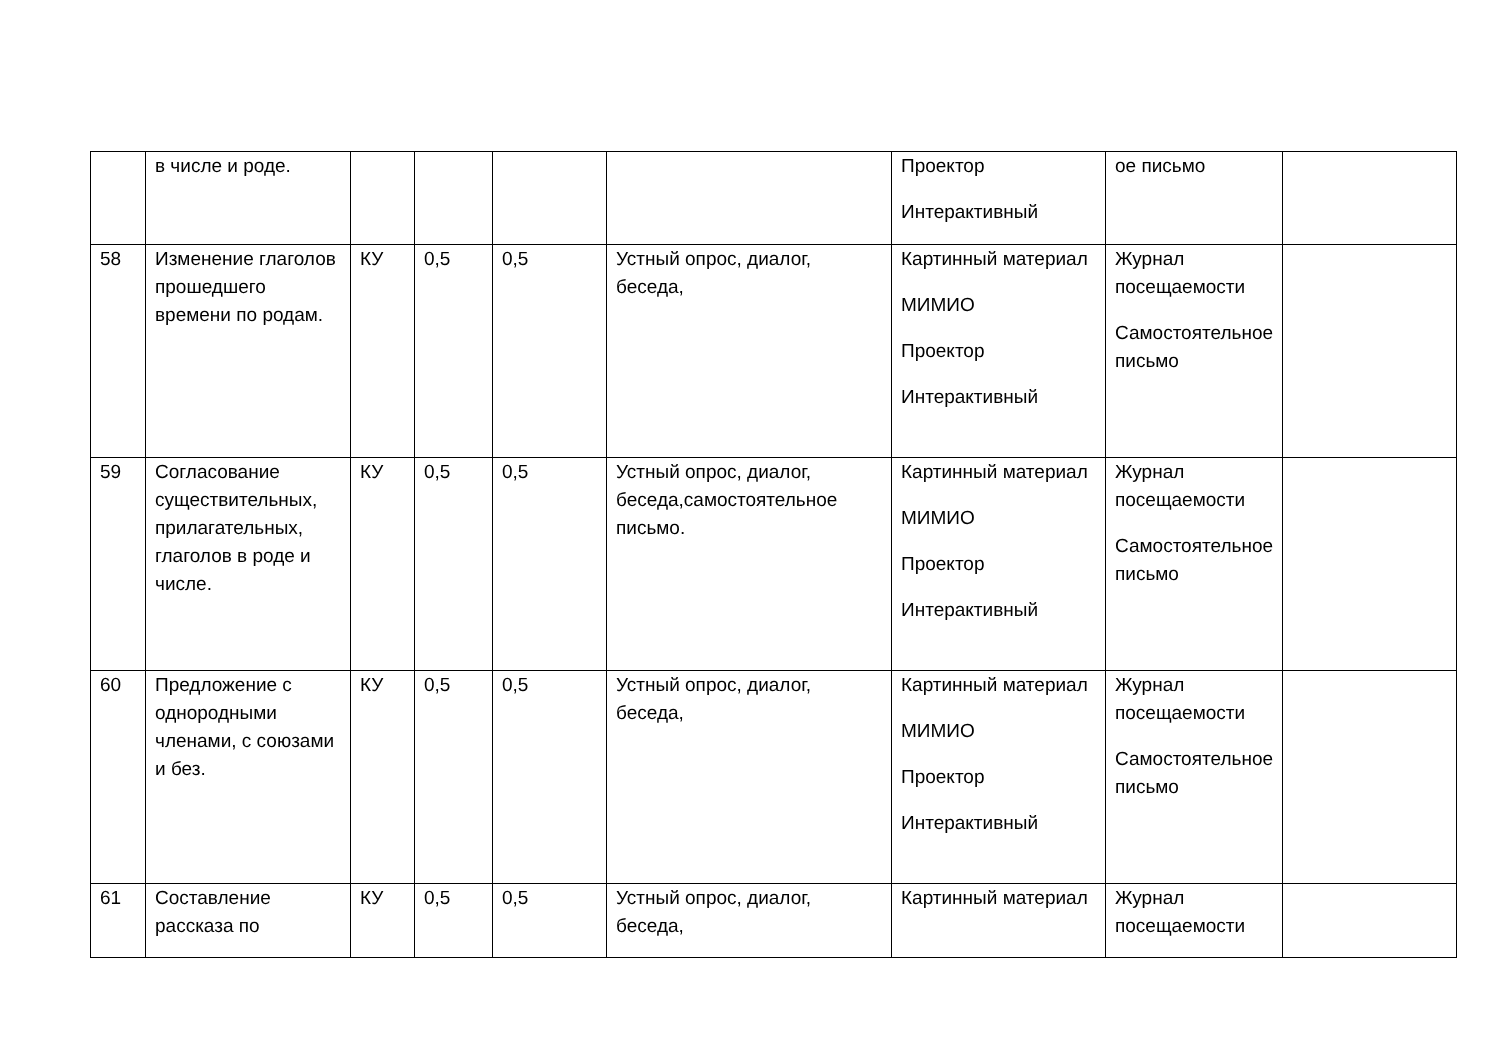| | в числе и роде. | | | | | Проектор Интерактивный | ое письмо | |
| 58 | Изменение глаголов прошедшего времени по родам. | КУ | 0,5 | 0,5 | Устный опрос, диалог, беседа, | Картинный материал МИМИО Проектор Интерактивный | Журнал посещаемости Самостоятельное письмо | |
| 59 | Согласование существительных, прилагательных, глаголов в роде и числе. | КУ | 0,5 | 0,5 | Устный опрос, диалог, беседа,самостоятельное письмо. | Картинный материал МИМИО Проектор Интерактивный | Журнал посещаемости Самостоятельное письмо | |
| 60 | Предложение с однородными членами, с союзами и без. | КУ | 0,5 | 0,5 | Устный опрос, диалог, беседа, | Картинный материал МИМИО Проектор Интерактивный | Журнал посещаемости Самостоятельное письмо | |
| 61 | Составление рассказа по | КУ | 0,5 | 0,5 | Устный опрос, диалог, беседа, | Картинный материал | Журнал посещаемости | |